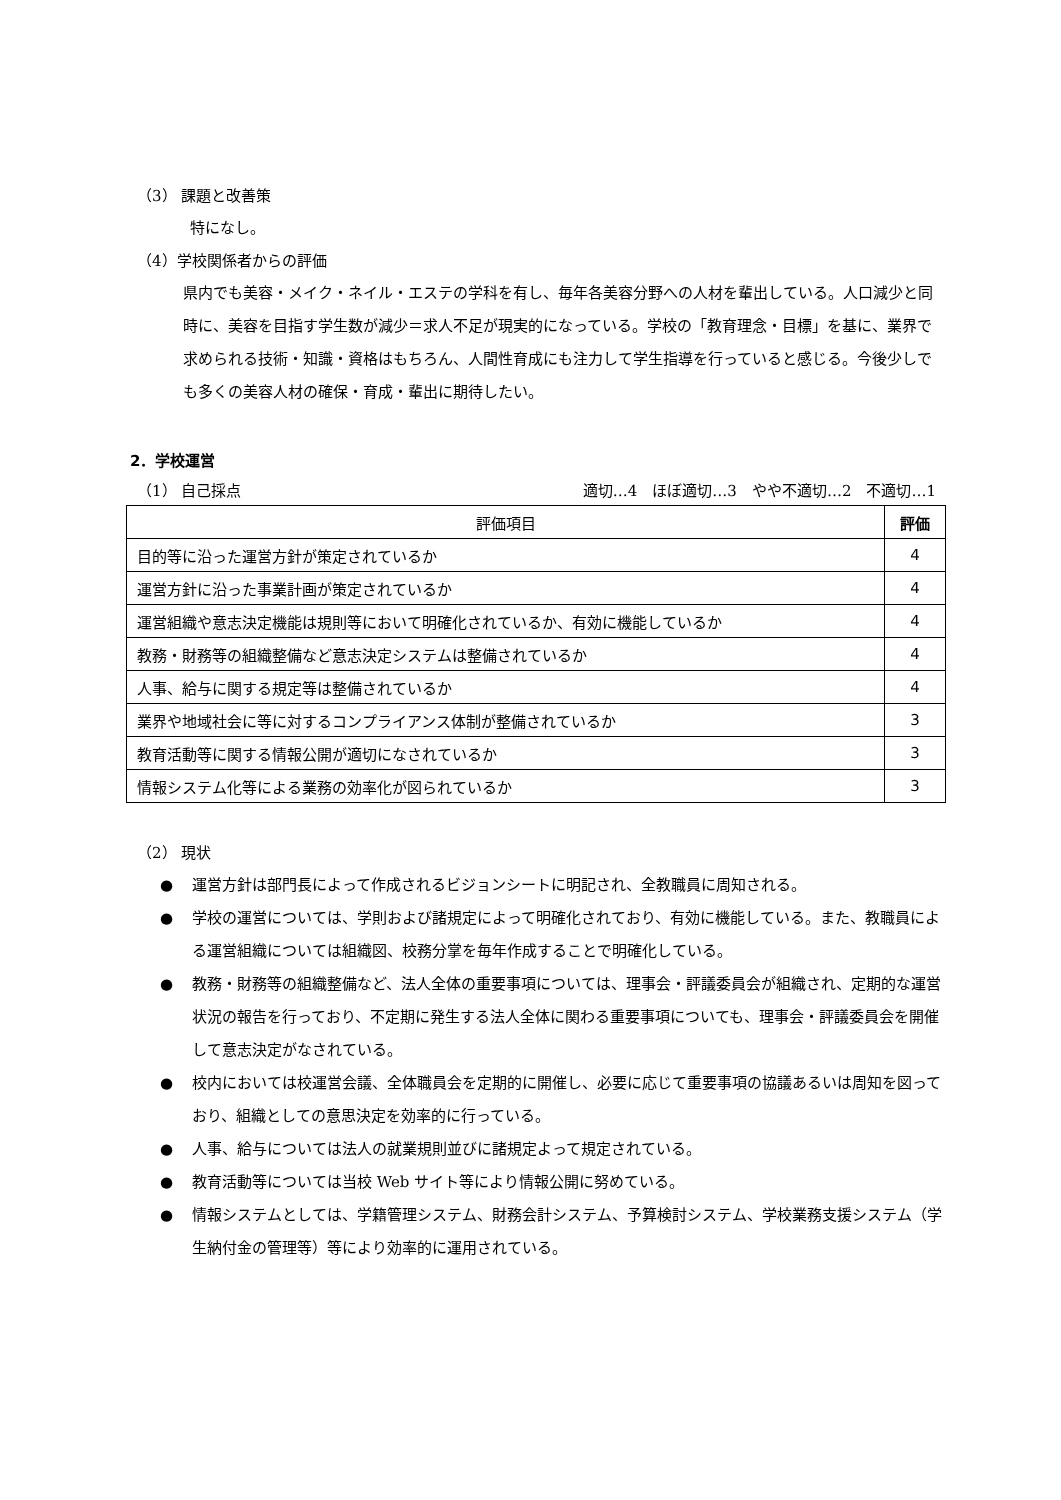（3） 課題と改善策
特になし。
（4）学校関係者からの評価
県内でも美容・メイク・ネイル・エステの学科を有し、毎年各美容分野への人材を輩出している。人口減少と同時に、美容を目指す学生数が減少＝求人不足が現実的になっている。学校の「教育理念・目標」を基に、業界で求められる技術・知識・資格はもちろん、人間性育成にも注力して学生指導を行っていると感じる。今後少しでも多くの美容人材の確保・育成・輩出に期待したい。
2．学校運営
（1） 自己採点 適切…4　ほぼ適切…3　やや不適切…2　不適切…1
| 評価項目 | 評価 |
| --- | --- |
| 目的等に沿った運営方針が策定されているか | 4 |
| 運営方針に沿った事業計画が策定されているか | 4 |
| 運営組織や意志決定機能は規則等において明確化されているか、有効に機能しているか | 4 |
| 教務・財務等の組織整備など意志決定システムは整備されているか | 4 |
| 人事、給与に関する規定等は整備されているか | 4 |
| 業界や地域社会に等に対するコンプライアンス体制が整備されているか | 3 |
| 教育活動等に関する情報公開が適切になされているか | 3 |
| 情報システム化等による業務の効率化が図られているか | 3 |
（2） 現状
● 運営方針は部門長によって作成されるビジョンシートに明記され、全教職員に周知される。
● 学校の運営については、学則および諸規定によって明確化されており、有効に機能している。また、教職員による運営組織については組織図、校務分掌を毎年作成することで明確化している。
● 教務・財務等の組織整備など、法人全体の重要事項については、理事会・評議委員会が組織され、定期的な運営状況の報告を行っており、不定期に発生する法人全体に関わる重要事項についても、理事会・評議委員会を開催して意志決定がなされている。
● 校内においては校運営会議、全体職員会を定期的に開催し、必要に応じて重要事項の協議あるいは周知を図っており、組織としての意思決定を効率的に行っている。
● 人事、給与については法人の就業規則並びに諸規定よって規定されている。
● 教育活動等については当校 Web サイト等により情報公開に努めている。
● 情報システムとしては、学籍管理システム、財務会計システム、予算検討システム、学校業務支援システム（学生納付金の管理等）等により効率的に運用されている。